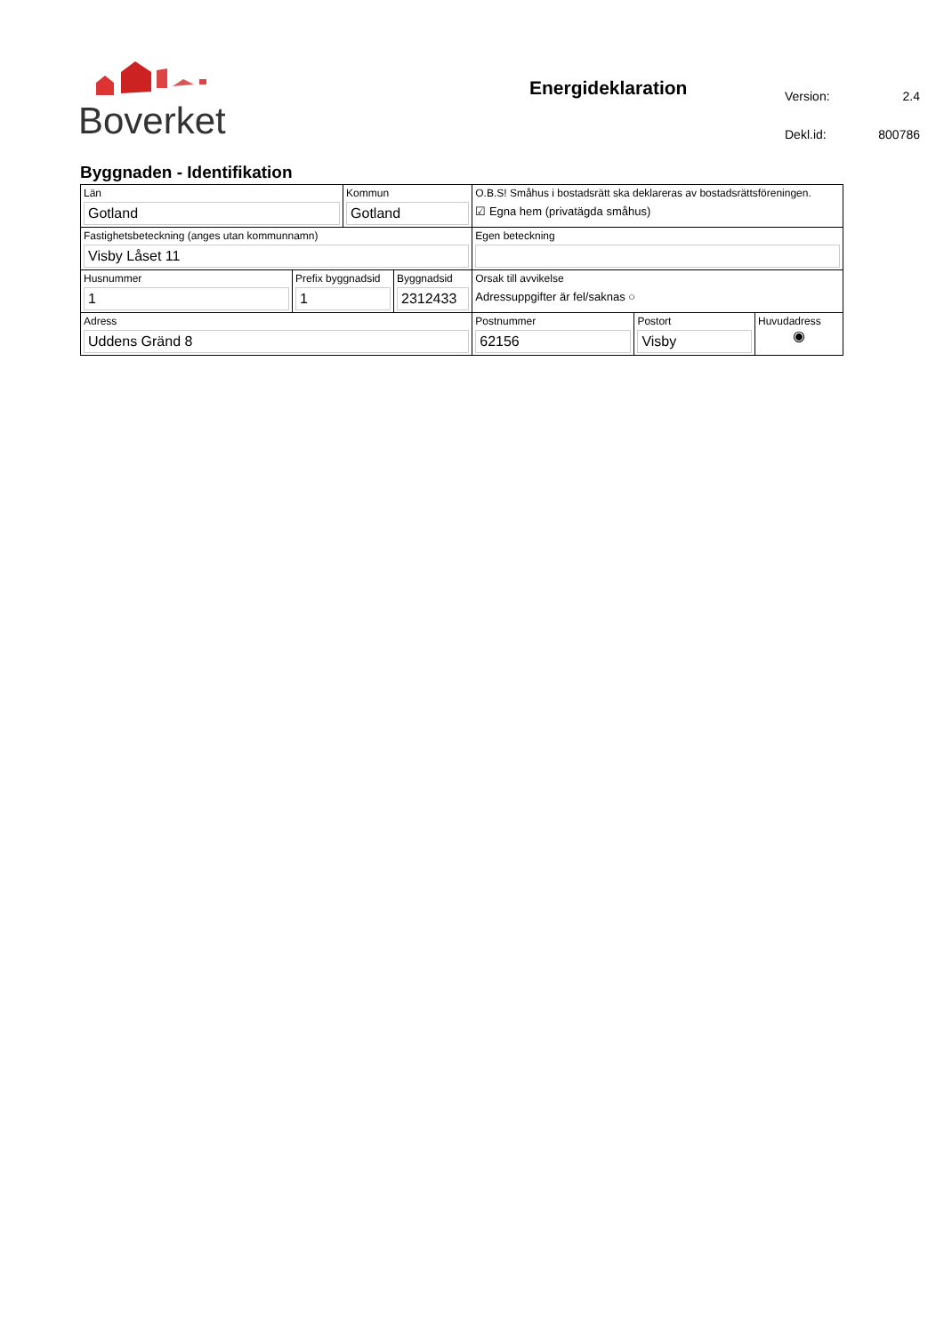Boverket
Energideklaration
| Version: | 2.4 |
| Dekl.id: | 800786 |
Byggnaden - Identifikation
| Län Gotland | | Kommun Gotland | | O.B.S! Småhus i bostadsrätt ska deklareras av bostadsrättsföreningen. ☑ Egna hem (privatägda småhus) | | |
| Fastighetsbeteckning (anges utan kommunnamn) Visby Låset 11 | | | | Egen beteckning | | |
| Husnummer 1 | Prefix byggnadsid 1 | | Byggnadsid 2312433 | Orsak till avvikelse Adressuppgifter är fel/saknas ○ | | |
| Adress Uddens Gränd 8 | | | | Postnummer 62156 | Postort Visby | Huvudadress ◉ |